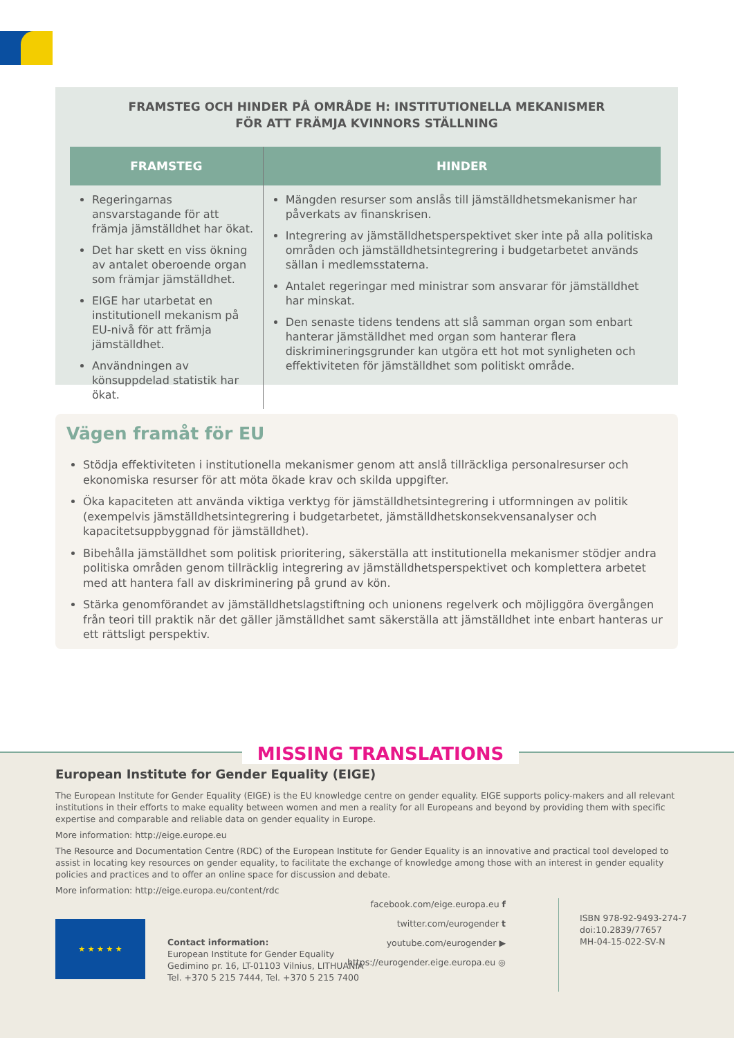FRAMSTEG OCH HINDER PÅ OMRÅDE H: INSTITUTIONELLA MEKANISMER
FÖR ATT FRÄMJA KVINNORS STÄLLNING
| FRAMSTEG | HINDER |
| --- | --- |
| Regeringarnas ansvarstagande för att främja jämställdhet har ökat. Det har skett en viss ökning av antalet oberoende organ som främjar jämställdhet. EIGE har utarbetat en institutionell mekanism på EU-nivå för att främja jämställdhet. Användningen av könsuppdelad statistik har ökat. | Mängden resurser som anslås till jämställdhetsmekanismer har påverkats av finanskrisen. Integrering av jämställdhetsperspektivet sker inte på alla politiska områden och jämställdhetsintegrering i budgetarbetet används sällan i medlemsstaterna. Antalet regeringar med ministrar som ansvarar för jämställdhet har minskat. Den senaste tidens tendens att slå samman organ som enbart hanterar jämställdhet med organ som hanterar flera diskrimineringsgrunder kan utgöra ett hot mot synligheten och effektiviteten för jämställdhet som politiskt område. |
Vägen framåt för EU
Stödja effektiviteten i institutionella mekanismer genom att anslå tillräckliga personalresurser och ekonomiska resurser för att möta ökade krav och skilda uppgifter.
Öka kapaciteten att använda viktiga verktyg för jämställdhetsintegrering i utformningen av politik (exempelvis jämställdhetsintegrering i budgetarbetet, jämställdhetskonsekvensanalyser och kapacitetsuppbyggnad för jämställdhet).
Bibehålla jämställdhet som politisk prioritering, säkerställa att institutionella mekanismer stödjer andra politiska områden genom tillräcklig integrering av jämställdhetsperspektivet och komplettera arbetet med att hantera fall av diskriminering på grund av kön.
Stärka genomförandet av jämställdhetslagstiftning och unionens regelverk och möjliggöra övergången från teori till praktik när det gäller jämställdhet samt säkerställa att jämställdhet inte enbart hanteras ur ett rättsligt perspektiv.
MISSING TRANSLATIONS
European Institute for Gender Equality (EIGE)
The European Institute for Gender Equality (EIGE) is the EU knowledge centre on gender equality. EIGE supports policy-makers and all relevant institutions in their efforts to make equality between women and men a reality for all Europeans and beyond by providing them with specific expertise and comparable and reliable data on gender equality in Europe.
More information: http://eige.europe.eu
The Resource and Documentation Centre (RDC) of the European Institute for Gender Equality is an innovative and practical tool developed to assist in locating key resources on gender equality, to facilitate the exchange of knowledge among those with an interest in gender equality policies and practices and to offer an online space for discussion and debate.
More information: http://eige.europa.eu/content/rdc
★ ★ ★ ★ ★
Contact information:
European Institute for Gender Equality
Gedimino pr. 16, LT-01103 Vilnius, LITHUANIA
Tel. +370 5 215 7444, Tel. +370 5 215 7400
facebook.com/eige.europa.eu f
twitter.com/eurogender t
youtube.com/eurogender ▶
https://eurogender.eige.europa.eu ◎
ISBN 978-92-9493-274-7
doi:10.2839/77657
MH-04-15-022-SV-N